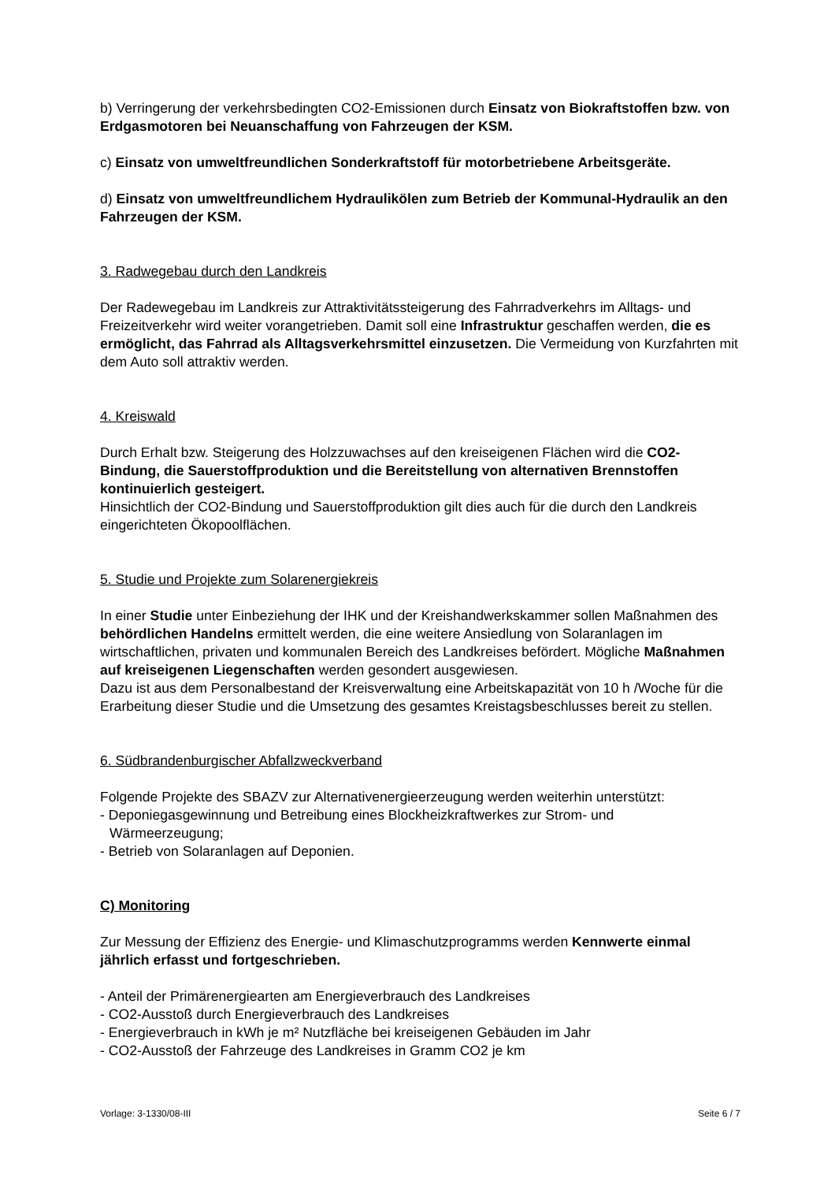b) Verringerung der verkehrsbedingten CO2-Emissionen durch Einsatz von Biokraftstoffen bzw. von Erdgasmotoren bei Neuanschaffung von Fahrzeugen der KSM.
c) Einsatz von umweltfreundlichen Sonderkraftstoff für motorbetriebene Arbeitsgeräte.
d) Einsatz von umweltfreundlichem Hydraulikölen zum Betrieb der Kommunal-Hydraulik an den Fahrzeugen der KSM.
3. Radwegebau durch den Landkreis
Der Radewegebau im Landkreis zur Attraktivitätssteigerung des Fahrradverkehrs im Alltags- und Freizeitverkehr wird weiter vorangetrieben. Damit soll eine Infrastruktur geschaffen werden, die es ermöglicht, das Fahrrad als Alltagsverkehrsmittel einzusetzen. Die Vermeidung von Kurzfahrten mit dem Auto soll attraktiv werden.
4. Kreiswald
Durch Erhalt bzw. Steigerung des Holzzuwachses auf den kreiseigenen Flächen wird die CO2- Bindung, die Sauerstoffproduktion und die Bereitstellung von alternativen Brennstoffen kontinuierlich gesteigert.
Hinsichtlich der CO2-Bindung und Sauerstoffproduktion gilt dies auch für die durch den Landkreis eingerichteten Ökopoolflächen.
5. Studie und Projekte zum Solarenergiekreis
In einer Studie unter Einbeziehung der IHK und der Kreishandwerkskammer sollen Maßnahmen des behördlichen Handelns ermittelt werden, die eine weitere Ansiedlung von Solaranlagen im wirtschaftlichen, privaten und kommunalen Bereich des Landkreises befördert. Mögliche Maßnahmen auf kreiseigenen Liegenschaften werden gesondert ausgewiesen.
Dazu ist aus dem Personalbestand der Kreisverwaltung eine Arbeitskapazität von 10 h /Woche für die Erarbeitung dieser Studie und die Umsetzung des gesamtes Kreistagsbeschlusses bereit zu stellen.
6. Südbrandenburgischer Abfallzweckverband
Folgende Projekte des SBAZV zur Alternativenergieerzeugung werden weiterhin unterstützt:
- Deponiegasgewinnung und Betreibung eines Blockheizkraftwerkes zur Strom- und
Wärmeerzeugung;
- Betrieb von Solaranlagen auf Deponien.
C) Monitoring
Zur Messung der Effizienz des Energie- und Klimaschutzprogramms werden Kennwerte einmal jährlich erfasst und fortgeschrieben.
- Anteil der Primärenergiearten am Energieverbrauch des Landkreises
- CO2-Ausstoß durch Energieverbrauch des Landkreises
- Energieverbrauch in kWh je m² Nutzfläche bei kreiseigenen Gebäuden im Jahr
- CO2-Ausstoß der Fahrzeuge des Landkreises in Gramm CO2 je km
Vorlage: 3-1330/08-III Seite 6 / 7